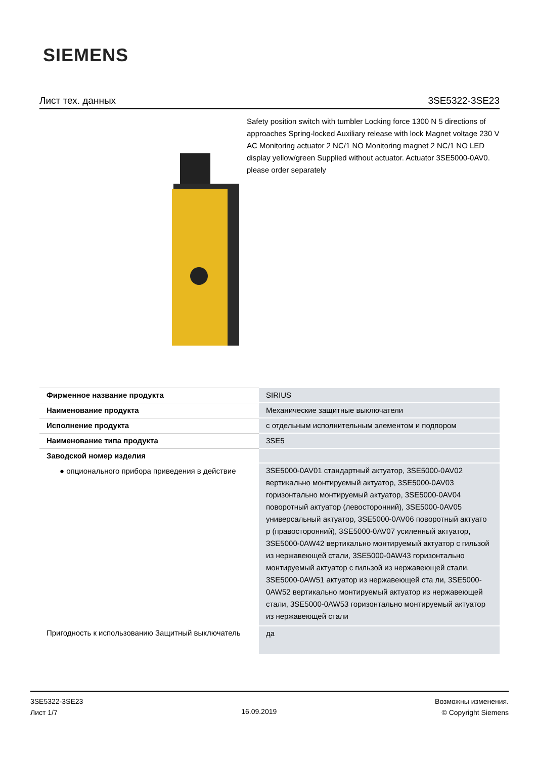SIEMENS
Лист тех. данных 3SE5322-3SE23
Safety position switch with tumbler Locking force 1300 N 5 directions of approaches Spring-locked Auxiliary release with lock Magnet voltage 230 V AC Monitoring actuator 2 NC/1 NO Monitoring magnet 2 NC/1 NO LED display yellow/green Supplied without actuator. Actuator 3SE5000-0AV0. please order separately
| Фирменное название продукта | SIRIUS |
| Наименование продукта | Механические защитные выключатели |
| Исполнение продукта | с отдельным исполнительным элементом и подпором |
| Наименование типа продукта | 3SE5 |
| Заводской номер изделия | |
| ● опционального прибора приведения в действие | 3SE5000-0AV01 стандартный актуатор, 3SE5000-0AV02 вертикально монтируемый актуатор, 3SE5000-0AV03 горизонтально монтируемый актуатор, 3SE5000-0AV04 поворотный актуатор (левосторонний), 3SE5000-0AV05 универсальный актуатор, 3SE5000-0AV06 поворотный актуато р (правосторонний), 3SE5000-0AV07 усиленный актуатор, 3SE5000-0AW42 вертикально монтируемый актуатор с гильзой из нержавеющей стали, 3SE5000-0AW43 горизонтально монтируемый актуатор с гильзой из нержавеющей стали, 3SE5000-0AW51 актуатор из нержавеющей ста ли, 3SE5000-0AW52 вертикально монтируемый актуатор из нержавеющей стали, 3SE5000-0AW53 горизонтально монтируемый актуатор из нержавеющей стали |
| Пригодность к использованию Защитный выключатель | да |
3SE5322-3SE23
Лист 1/7
16.09.2019
Возможны изменения.
© Copyright Siemens